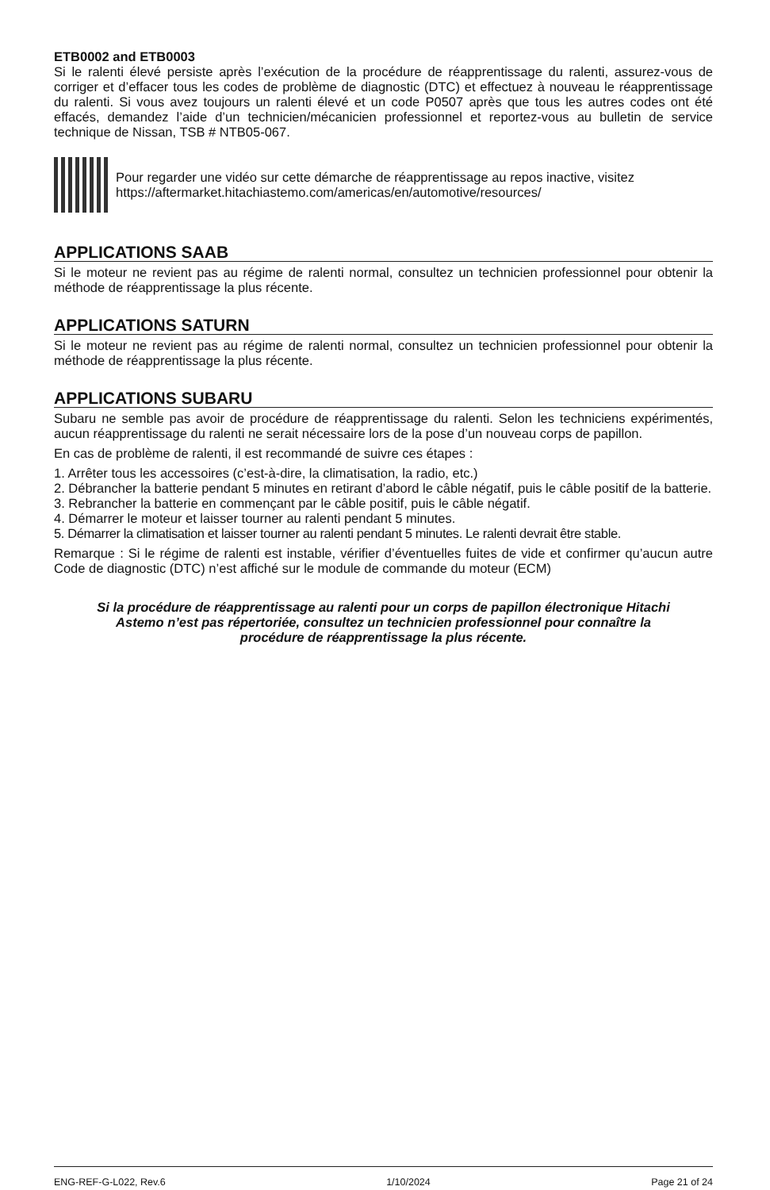ETB0002 and ETB0003
Si le ralenti élevé persiste après l’exécution de la procédure de réapprentissage du ralenti, assurez-vous de corriger et d’effacer tous les codes de problème de diagnostic (DTC) et effectuez à nouveau le réapprentissage du ralenti. Si vous avez toujours un ralenti élevé et un code P0507 après que tous les autres codes ont été effacés, demandez l’aide d’un technicien/mécanicien professionnel et reportez-vous au bulletin de service technique de Nissan, TSB # NTB05-067.
Pour regarder une vidéo sur cette démarche de réapprentissage au repos inactive, visitez
https://aftermarket.hitachiastemo.com/americas/en/automotive/resources/
APPLICATIONS SAAB
Si le moteur ne revient pas au régime de ralenti normal, consultez un technicien professionnel pour obtenir la méthode de réapprentissage la plus récente.
APPLICATIONS SATURN
Si le moteur ne revient pas au régime de ralenti normal, consultez un technicien professionnel pour obtenir la méthode de réapprentissage la plus récente.
APPLICATIONS SUBARU
Subaru ne semble pas avoir de procédure de réapprentissage du ralenti. Selon les techniciens expérimentés, aucun réapprentissage du ralenti ne serait nécessaire lors de la pose d’un nouveau corps de papillon.
En cas de problème de ralenti, il est recommandé de suivre ces étapes :
1. Arrêter tous les accessoires (c’est-à-dire, la climatisation, la radio, etc.)
2. Débrancher la batterie pendant 5 minutes en retirant d’abord le câble négatif, puis le câble positif de la batterie.
3. Rebrancher la batterie en commençant par le câble positif, puis le câble négatif.
4. Démarrer le moteur et laisser tourner au ralenti pendant 5 minutes.
5. Démarrer la climatisation et laisser tourner au ralenti pendant 5 minutes. Le ralenti devrait être stable.
Remarque : Si le régime de ralenti est instable, vérifier d’éventuelles fuites de vide et confirmer qu’aucun autre Code de diagnostic (DTC) n’est affiché sur le module de commande du moteur (ECM)
Si la procédure de réapprentissage au ralenti pour un corps de papillon électronique Hitachi Astemo n’est pas répertoriée, consultez un technicien professionnel pour connaître la procédure de réapprentissage la plus récente.
ENG-REF-G-L022, Rev.6 1/10/2024 Page 21 of 24